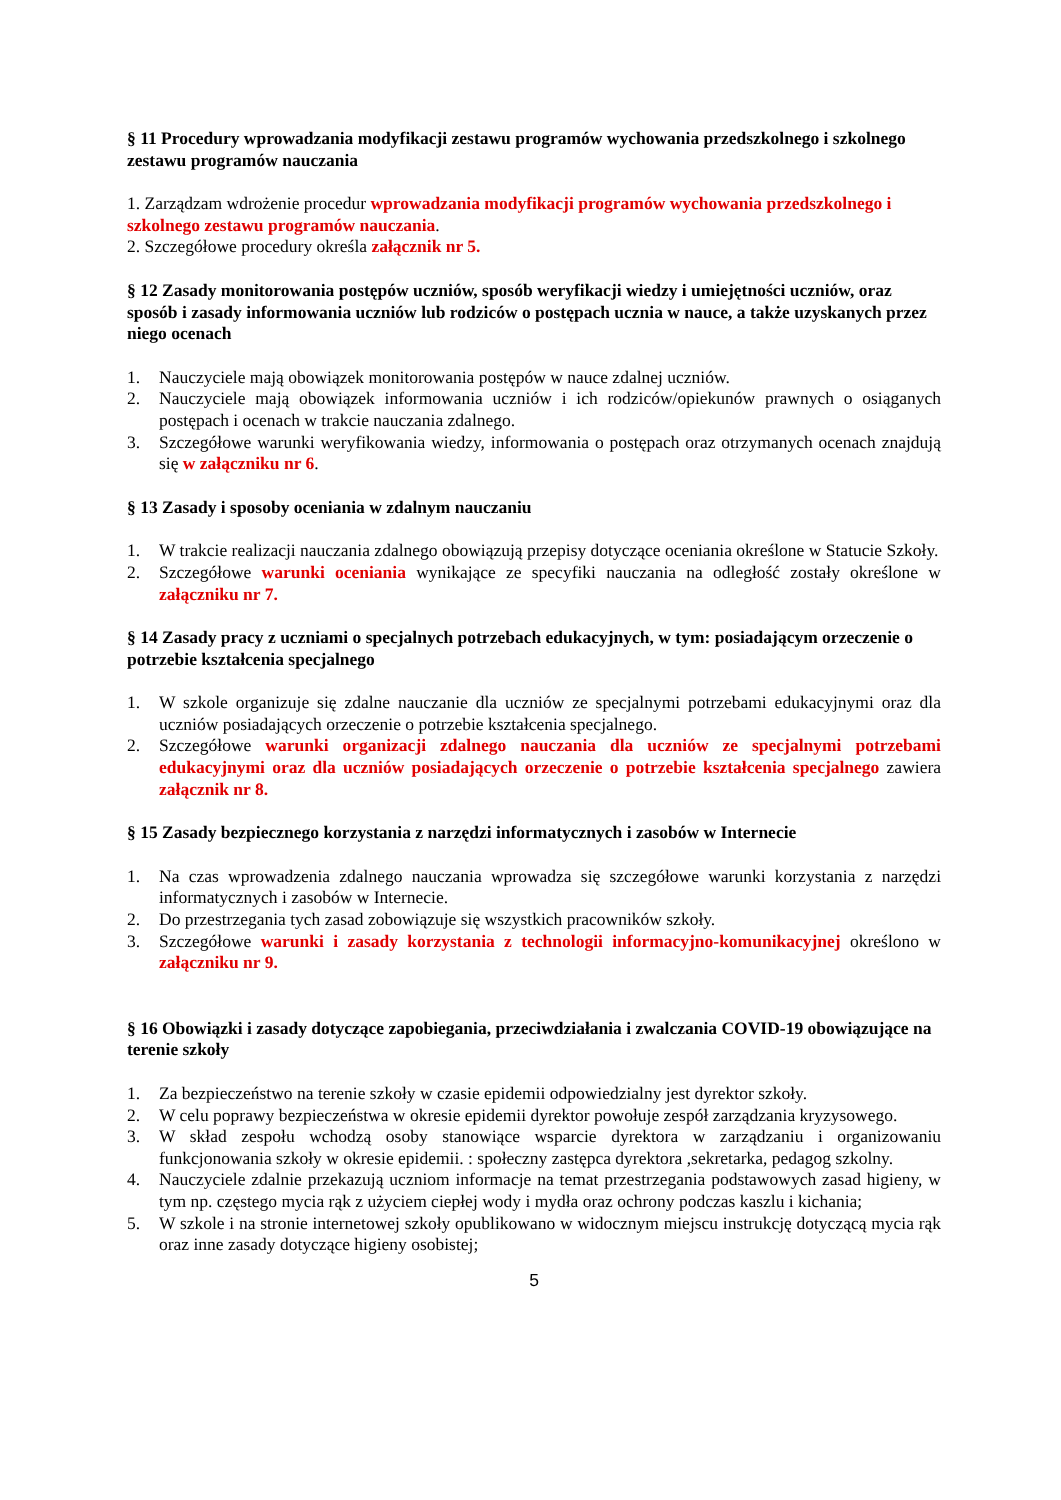§ 11 Procedury wprowadzania modyfikacji zestawu programów wychowania przedszkolnego i szkolnego zestawu programów nauczania
1. Zarządzam wdrożenie procedur wprowadzania modyfikacji programów wychowania przedszkolnego i szkolnego zestawu programów nauczania.
2. Szczegółowe procedury określa załącznik nr 5.
§ 12 Zasady monitorowania postępów uczniów, sposób weryfikacji wiedzy i umiejętności uczniów, oraz sposób i zasady informowania uczniów lub rodziców o postępach ucznia w nauce, a także uzyskanych przez niego ocenach
1. Nauczyciele mają obowiązek monitorowania postępów w nauce zdalnej uczniów.
2. Nauczyciele mają obowiązek informowania uczniów i ich rodziców/opiekunów prawnych o osiąganych postępach i ocenach w trakcie nauczania zdalnego.
3. Szczegółowe warunki weryfikowania wiedzy, informowania o postępach oraz otrzymanych ocenach znajdują się w załączniku nr 6.
§ 13 Zasady i sposoby oceniania w zdalnym nauczaniu
1. W trakcie realizacji nauczania zdalnego obowiązują przepisy dotyczące oceniania określone w Statucie Szkoły.
2. Szczegółowe warunki oceniania wynikające ze specyfiki nauczania na odległość zostały określone w załączniku nr 7.
§ 14 Zasady pracy z uczniami o specjalnych potrzebach edukacyjnych, w tym: posiadającym orzeczenie o potrzebie kształcenia specjalnego
1. W szkole organizuje się zdalne nauczanie dla uczniów ze specjalnymi potrzebami edukacyjnymi oraz dla uczniów posiadających orzeczenie o potrzebie kształcenia specjalnego.
2. Szczegółowe warunki organizacji zdalnego nauczania dla uczniów ze specjalnymi potrzebami edukacyjnymi oraz dla uczniów posiadających orzeczenie o potrzebie kształcenia specjalnego zawiera załącznik nr 8.
§ 15 Zasady bezpiecznego korzystania z narzędzi informatycznych i zasobów w Internecie
1. Na czas wprowadzenia zdalnego nauczania wprowadza się szczegółowe warunki korzystania z narzędzi informatycznych i zasobów w Internecie.
2. Do przestrzegania tych zasad zobowiązuje się wszystkich pracowników szkoły.
3. Szczegółowe warunki i zasady korzystania z technologii informacyjno-komunikacyjnej określono w załączniku nr 9.
§ 16 Obowiązki i zasady dotyczące zapobiegania, przeciwdziałania i zwalczania COVID-19 obowiązujące na terenie szkoły
1. Za bezpieczeństwo na terenie szkoły w czasie epidemii odpowiedzialny jest dyrektor szkoły.
2. W celu poprawy bezpieczeństwa w okresie epidemii dyrektor powołuje zespół zarządzania kryzysowego.
3. W skład zespołu wchodzą osoby stanowiące wsparcie dyrektora w zarządzaniu i organizowaniu funkcjonowania szkoły w okresie epidemii. : społeczny zastępca dyrektora ,sekretarka, pedagog szkolny.
4. Nauczyciele zdalnie przekazują uczniom informacje na temat przestrzegania podstawowych zasad higieny, w tym np. częstego mycia rąk z użyciem ciepłej wody i mydła oraz ochrony podczas kaszlu i kichania;
5. W szkole i na stronie internetowej szkoły opublikowano w widocznym miejscu instrukcję dotyczącą mycia rąk oraz inne zasady dotyczące higieny osobistej;
5